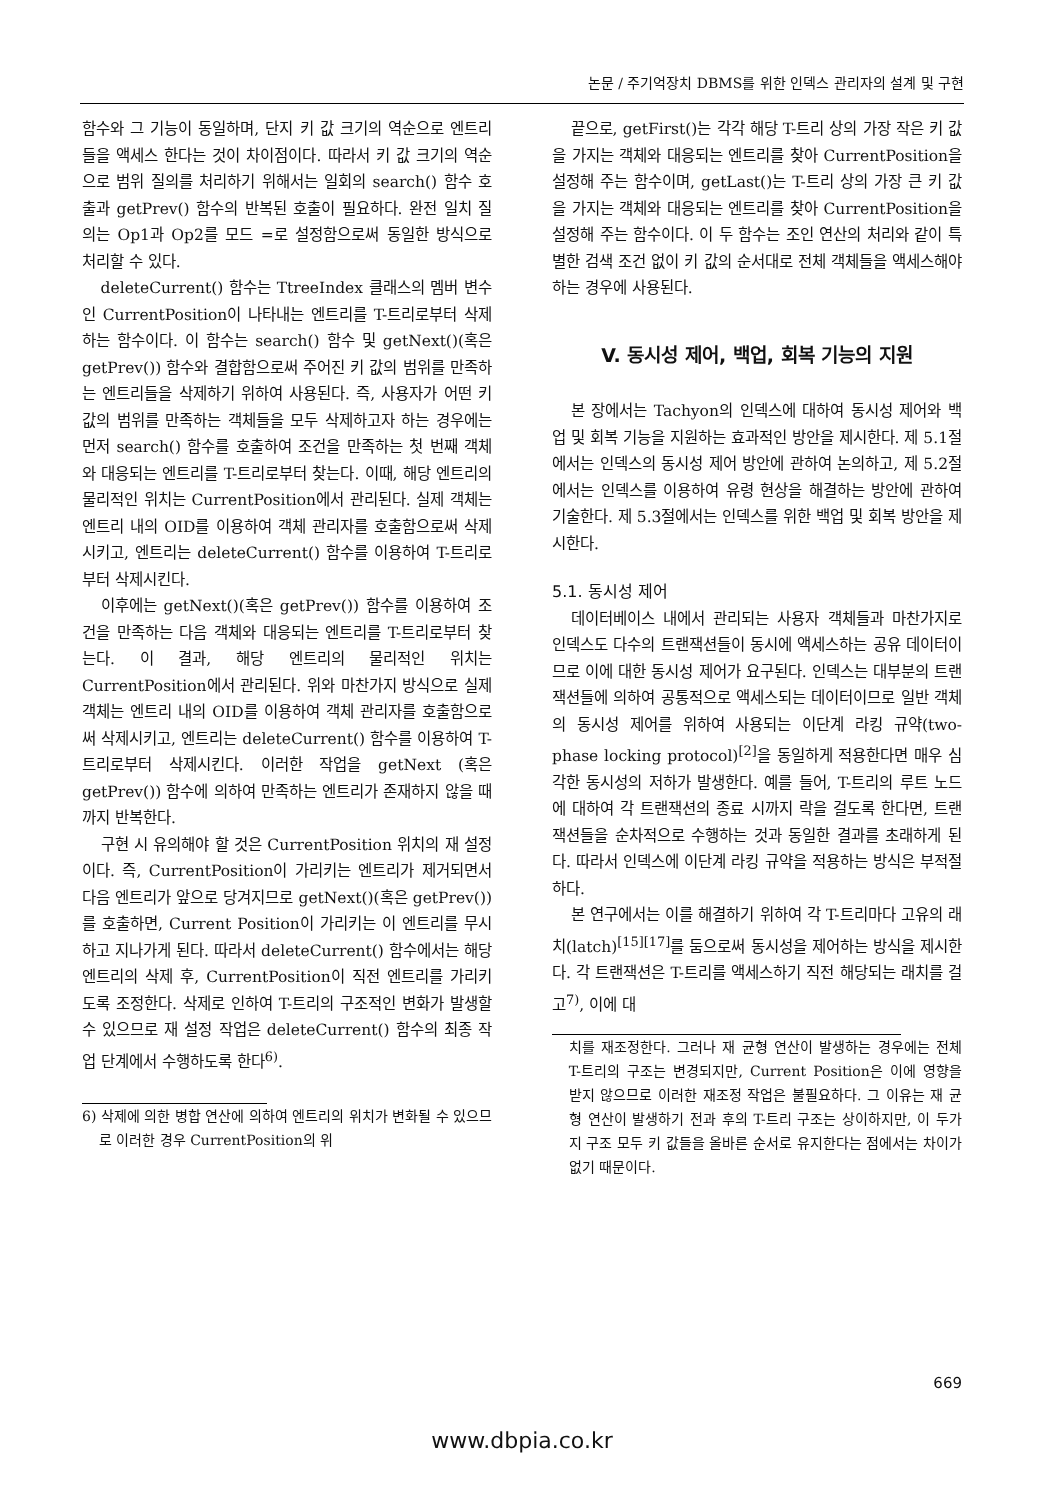논문 / 주기억장치 DBMS를 위한 인덱스 관리자의 설계 및 구현
함수와 그 기능이 동일하며, 단지 키 값 크기의 역순으로 엔트리들을 액세스 한다는 것이 차이점이다. 따라서 키 값 크기의 역순으로 범위 질의를 처리하기 위해서는 일회의 search() 함수 호출과 getPrev() 함수의 반복된 호출이 필요하다. 완전 일치 질의는 Op1과 Op2를 모드 =로 설정함으로써 동일한 방식으로 처리할 수 있다.
deleteCurrent() 함수는 TtreeIndex 클래스의 멤버 변수인 CurrentPosition이 나타내는 엔트리를 T-트리로부터 삭제하는 함수이다. 이 함수는 search() 함수 및 getNext()(혹은 getPrev()) 함수와 결합함으로써 주어진 키 값의 범위를 만족하는 엔트리들을 삭제하기 위하여 사용된다. 즉, 사용자가 어떤 키 값의 범위를 만족하는 객체들을 모두 삭제하고자 하는 경우에는 먼저 search() 함수를 호출하여 조건을 만족하는 첫 번째 객체와 대응되는 엔트리를 T-트리로부터 찾는다. 이때, 해당 엔트리의 물리적인 위치는 CurrentPosition에서 관리된다. 실제 객체는 엔트리 내의 OID를 이용하여 객체 관리자를 호출함으로써 삭제시키고, 엔트리는 deleteCurrent() 함수를 이용하여 T-트리로부터 삭제시킨다.
이후에는 getNext()(혹은 getPrev()) 함수를 이용하여 조건을 만족하는 다음 객체와 대응되는 엔트리를 T-트리로부터 찾는다. 이 결과, 해당 엔트리의 물리적인 위치는 CurrentPosition에서 관리된다. 위와 마찬가지 방식으로 실제 객체는 엔트리 내의 OID를 이용하여 객체 관리자를 호출함으로써 삭제시키고, 엔트리는 deleteCurrent() 함수를 이용하여 T-트리로부터 삭제시킨다. 이러한 작업을 getNext (혹은 getPrev()) 함수에 의하여 만족하는 엔트리가 존재하지 않을 때까지 반복한다.
구현 시 유의해야 할 것은 CurrentPosition 위치의 재 설정이다. 즉, CurrentPosition이 가리키는 엔트리가 제거되면서 다음 엔트리가 앞으로 당겨지므로 getNext()(혹은 getPrev())를 호출하면, Current Position이 가리키는 이 엔트리를 무시하고 지나가게 된다. 따라서 deleteCurrent() 함수에서는 해당 엔트리의 삭제 후, CurrentPosition이 직전 엔트리를 가리키도록 조정한다. 삭제로 인하여 T-트리의 구조적인 변화가 발생할 수 있으므로 재 설정 작업은 deleteCurrent() 함수의 최종 작업 단계에서 수행하도록 한다<sup>6)</sup>.
6) 삭제에 의한 병합 연산에 의하여 엔트리의 위치가 변화될 수 있으므로 이러한 경우 CurrentPosition의 위
끝으로, getFirst()는 각각 해당 T-트리 상의 가장 작은 키 값을 가지는 객체와 대응되는 엔트리를 찾아 CurrentPosition을 설정해 주는 함수이며, getLast()는 T-트리 상의 가장 큰 키 값을 가지는 객체와 대응되는 엔트리를 찾아 CurrentPosition을 설정해 주는 함수이다. 이 두 함수는 조인 연산의 처리와 같이 특별한 검색 조건 없이 키 값의 순서대로 전체 객체들을 액세스해야 하는 경우에 사용된다.
V. 동시성 제어, 백업, 회복 기능의 지원
본 장에서는 Tachyon의 인덱스에 대하여 동시성 제어와 백업 및 회복 기능을 지원하는 효과적인 방안을 제시한다. 제 5.1절에서는 인덱스의 동시성 제어 방안에 관하여 논의하고, 제 5.2절에서는 인덱스를 이용하여 유령 현상을 해결하는 방안에 관하여 기술한다. 제 5.3절에서는 인덱스를 위한 백업 및 회복 방안을 제시한다.
5.1. 동시성 제어
데이터베이스 내에서 관리되는 사용자 객체들과 마찬가지로 인덱스도 다수의 트랜잭션들이 동시에 액세스하는 공유 데이터이므로 이에 대한 동시성 제어가 요구된다. 인덱스는 대부분의 트랜잭션들에 의하여 공통적으로 액세스되는 데이터이므로 일반 객체의 동시성 제어를 위하여 사용되는 이단계 라킹 규약(two-phase locking protocol)<sup>[2]</sup>을 동일하게 적용한다면 매우 심각한 동시성의 저하가 발생한다. 예를 들어, T-트리의 루트 노드에 대하여 각 트랜잭션의 종료 시까지 락을 걸도록 한다면, 트랜잭션들을 순차적으로 수행하는 것과 동일한 결과를 초래하게 된다. 따라서 인덱스에 이단계 라킹 규약을 적용하는 방식은 부적절하다.
본 연구에서는 이를 해결하기 위하여 각 T-트리마다 고유의 래치(latch)<sup>[15][17]</sup>를 둠으로써 동시성을 제어하는 방식을 제시한다. 각 트랜잭션은 T-트리를 액세스하기 직전 해당되는 래치를 걸고<sup>7)</sup>, 이에 대
치를 재조정한다. 그러나 재 균형 연산이 발생하는 경우에는 전체 T-트리의 구조는 변경되지만, Current Position은 이에 영향을 받지 않으므로 이러한 재조정 작업은 불필요하다. 그 이유는 재 균형 연산이 발생하기 전과 후의 T-트리 구조는 상이하지만, 이 두가지 구조 모두 키 값들을 올바른 순서로 유지한다는 점에서는 차이가 없기 때문이다.
669
www.dbpia.co.kr